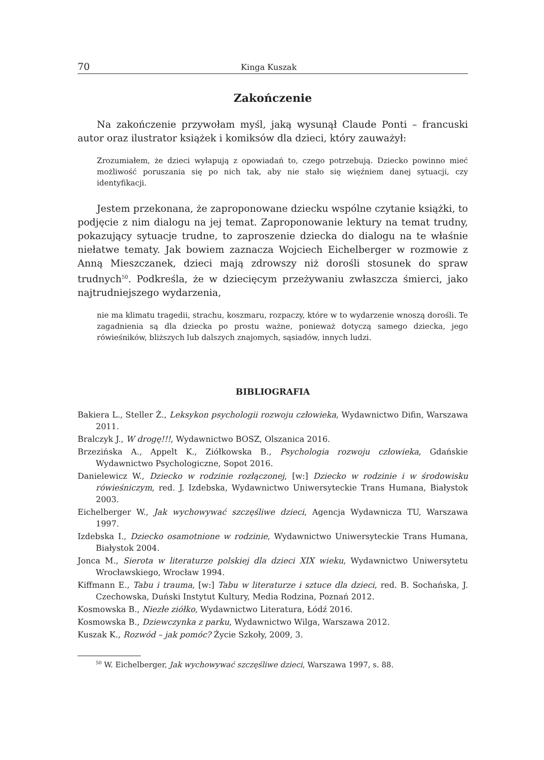70 Kinga Kuszak
Zakończenie
Na zakończenie przywołam myśl, jaką wysunął Claude Ponti – francuski autor oraz ilustrator książek i komiksów dla dzieci, który zauważył:
Zrozumiałem, że dzieci wyłapują z opowiadań to, czego potrzebują. Dziecko powinno mieć możliwość poruszania się po nich tak, aby nie stało się więźniem danej sytuacji, czy identyfikacji.
Jestem przekonana, że zaproponowane dziecku wspólne czytanie książki, to podjęcie z nim dialogu na jej temat. Zaproponowanie lektury na temat trudny, pokazujący sytuacje trudne, to zaproszenie dziecka do dialogu na te właśnie niełatwe tematy. Jak bowiem zaznacza Wojciech Eichelberger w rozmowie z Anną Mieszczanek, dzieci mają zdrowszy niż dorośli stosunek do spraw trudnych<sup>50</sup>. Podkreśla, że w dziecięcym przeżywaniu zwłaszcza śmierci, jako najtrudniejszego wydarzenia,
nie ma klimatu tragedii, strachu, koszmaru, rozpaczy, które w to wydarzenie wnoszą dorośli. Te zagadnienia są dla dziecka po prostu ważne, ponieważ dotyczą samego dziecka, jego rówieśników, bliższych lub dalszych znajomych, sąsiadów, innych ludzi.
BIBLIOGRAFIA
Bakiera L., Steller Ż., Leksykon psychologii rozwoju człowieka, Wydawnictwo Difin, Warszawa 2011.
Bralczyk J., W drogę!!!, Wydawnictwo BOSZ, Olszanica 2016.
Brzezińska A., Appelt K., Ziółkowska B., Psychologia rozwoju człowieka, Gdańskie Wydawnictwo Psychologiczne, Sopot 2016.
Danielewicz W., Dziecko w rodzinie rozłączonej, [w:] Dziecko w rodzinie i w środowisku rówieśniczym, red. J. Izdebska, Wydawnictwo Uniwersyteckie Trans Humana, Białystok 2003.
Eichelberger W., Jak wychowywać szczęśliwe dzieci, Agencja Wydawnicza TU, Warszawa 1997.
Izdebska I., Dziecko osamotnione w rodzinie, Wydawnictwo Uniwersyteckie Trans Humana, Białystok 2004.
Jonca M., Sierota w literaturze polskiej dla dzieci XIX wieku, Wydawnictwo Uniwersytetu Wrocławskiego, Wrocław 1994.
Kiffmann E., Tabu i trauma, [w:] Tabu w literaturze i sztuce dla dzieci, red. B. Sochańska, J. Czechowska, Duński Instytut Kultury, Media Rodzina, Poznań 2012.
Kosmowska B., Niezłe ziółko, Wydawnictwo Literatura, Łódź 2016.
Kosmowska B., Dziewczynka z parku, Wydawnictwo Wilga, Warszawa 2012.
Kuszak K., Rozwód – jak pomóc? Życie Szkoły, 2009, 3.
<sup>50</sup> W. Eichelberger, Jak wychowywać szczęśliwe dzieci, Warszawa 1997, s. 88.